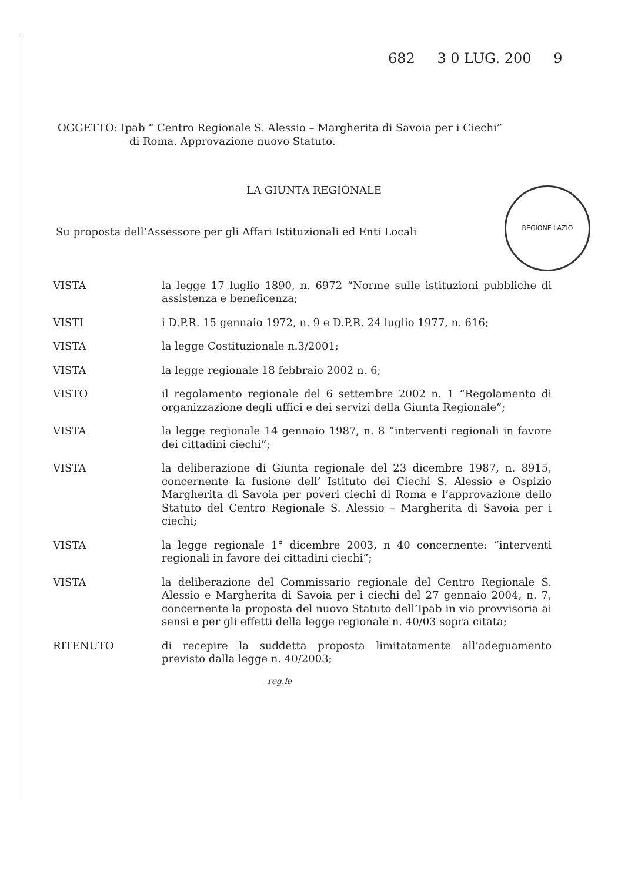REGIONE LAZIO
682 3 0 LUG. 200 9
OGGETTO: Ipab “ Centro Regionale S. Alessio – Margherita di Savoia per i Ciechi”
di Roma. Approvazione nuovo Statuto.
LA GIUNTA REGIONALE
Su proposta dell’Assessore per gli Affari Istituzionali ed Enti Locali
VISTA la legge 17 luglio 1890, n. 6972 “Norme sulle istituzioni pubbliche di assistenza e beneficenza;
VISTI i D.P.R. 15 gennaio 1972, n. 9 e D.P.R. 24 luglio 1977, n. 616;
VISTA la legge Costituzionale n.3/2001;
VISTA la legge regionale 18 febbraio 2002 n. 6;
VISTO il regolamento regionale del 6 settembre 2002 n. 1 “Regolamento di organizzazione degli uffici e dei servizi della Giunta Regionale”;
VISTA la legge regionale 14 gennaio 1987, n. 8 “interventi regionali in favore dei cittadini ciechi”;
VISTA la deliberazione di Giunta regionale del 23 dicembre 1987, n. 8915, concernente la fusione dell’ Istituto dei Ciechi S. Alessio e Ospizio Margherita di Savoia per poveri ciechi di Roma e l’approvazione dello Statuto del Centro Regionale S. Alessio – Margherita di Savoia per i ciechi;
VISTA la legge regionale 1° dicembre 2003, n 40 concernente: “interventi regionali in favore dei cittadini ciechi”;
VISTA la deliberazione del Commissario regionale del Centro Regionale S. Alessio e Margherita di Savoia per i ciechi del 27 gennaio 2004, n. 7, concernente la proposta del nuovo Statuto dell’Ipab in via provvisoria ai sensi e per gli effetti della legge regionale n. 40/03 sopra citata;
RITENUTO di recepire la suddetta proposta limitatamente all’adeguamento previsto dalla legge n. 40/2003;
reg.le